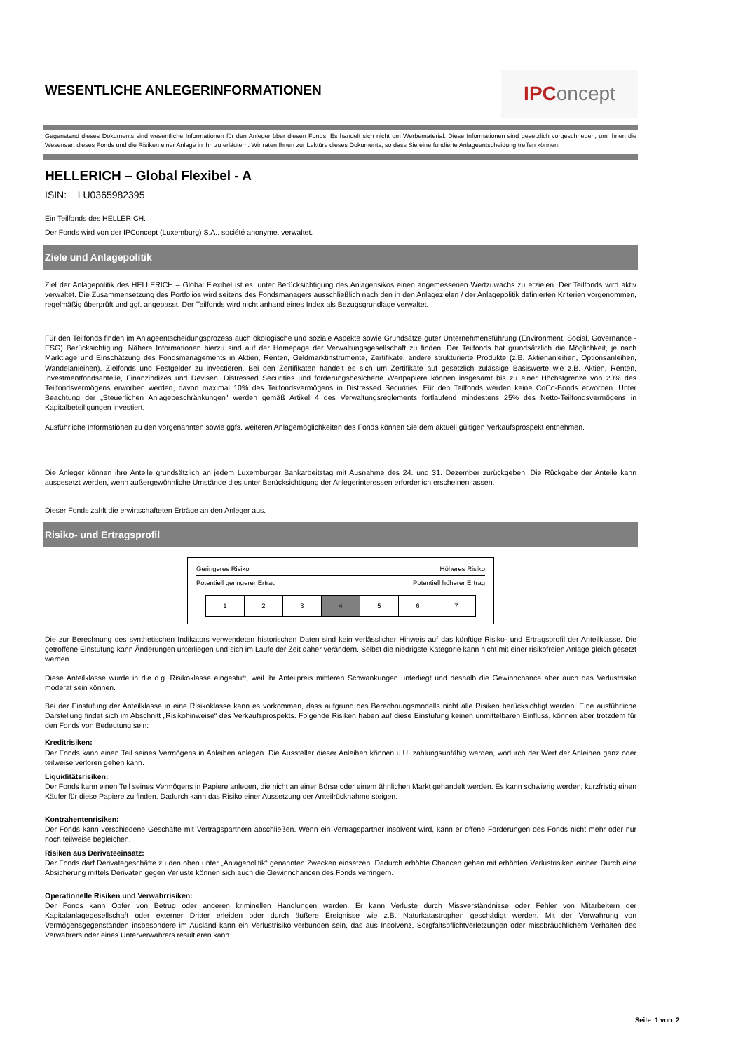WESENTLICHE ANLEGERINFORMATIONEN
IPC oncept
Gegenstand dieses Dokuments sind wesentliche Informationen für den Anleger über diesen Fonds. Es handelt sich nicht um Werbematerial. Diese Informationen sind gesetzlich vorgeschrieben, um Ihnen die Wesensart dieses Fonds und die Risiken einer Anlage in ihn zu erläutern. Wir raten Ihnen zur Lektüre dieses Dokuments, so dass Sie eine fundierte Anlageentscheidung treffen können.
HELLERICH – Global Flexibel - A
ISIN: LU0365982395
Ein Teilfonds des HELLERICH.
Der Fonds wird von der IPConcept (Luxemburg) S.A., société anonyme, verwaltet.
Ziele und Anlagepolitik
Ziel der Anlagepolitik des HELLERICH – Global Flexibel ist es, unter Berücksichtigung des Anlagerisikos einen angemessenen Wertzuwachs zu erzielen. Der Teilfonds wird aktiv verwaltet. Die Zusammensetzung des Portfolios wird seitens des Fondsmanagers ausschließlich nach den in den Anlagezielen / der Anlagepolitik definierten Kriterien vorgenommen, regelmäßig überprüft und ggf. angepasst. Der Teilfonds wird nicht anhand eines Index als Bezugsgrundlage verwaltet.
Für den Teilfonds finden im Anlageentscheidungsprozess auch ökologische und soziale Aspekte sowie Grundsätze guter Unternehmensführung (Environment, Social, Governance - ESG) Berücksichtigung. Nähere Informationen hierzu sind auf der Homepage der Verwaltungsgesellschaft zu finden. Der Teilfonds hat grundsätzlich die Möglichkeit, je nach Marktlage und Einschätzung des Fondsmanagements in Aktien, Renten, Geldmarktinstrumente, Zertifikate, andere strukturierte Produkte (z.B. Aktienanleihen, Optionsanleihen, Wandelanleihen), Zielfonds und Festgelder zu investieren. Bei den Zertifikaten handelt es sich um Zertifikate auf gesetzlich zulässige Basiswerte wie z.B. Aktien, Renten, Investmentfondsanteile, Finanzindizes und Devisen. Distressed Securities und forderungsbesicherte Wertpapiere können insgesamt bis zu einer Höchstgrenze von 20% des Teilfondsvermögens erworben werden, davon maximal 10% des Teilfondsvermögens in Distressed Securities. Für den Teilfonds werden keine CoCo-Bonds erworben. Unter Beachtung der „Steuerlichen Anlagebeschränkungen" werden gemäß Artikel 4 des Verwaltungsreglements fortlaufend mindestens 25% des Netto-Teilfondsvermögens in Kapitalbeteiligungen investiert.
Ausführliche Informationen zu den vorgenannten sowie ggfs. weiteren Anlagemöglichkeiten des Fonds können Sie dem aktuell gültigen Verkaufsprospekt entnehmen.
Die Anleger können ihre Anteile grundsätzlich an jedem Luxemburger Bankarbeitstag mit Ausnahme des 24. und 31. Dezember zurückgeben. Die Rückgabe der Anteile kann ausgesetzt werden, wenn außergewöhnliche Umstände dies unter Berücksichtigung der Anlegerinteressen erforderlich erscheinen lassen.
Dieser Fonds zahlt die erwirtschafteten Erträge an den Anleger aus.
Risiko- und Ertragsprofil
Geringeres Risiko Höheres Risiko
Potentiell geringerer Ertrag Potentiell höherer Ertrag
| 1 | 2 | 3 | 4 | 5 | 6 | 7 |
Die zur Berechnung des synthetischen Indikators verwendeten historischen Daten sind kein verlässlicher Hinweis auf das künftige Risiko- und Ertragsprofil der Anteilklasse. Die getroffene Einstufung kann Änderungen unterliegen und sich im Laufe der Zeit daher verändern. Selbst die niedrigste Kategorie kann nicht mit einer risikofreien Anlage gleich gesetzt werden.
Diese Anteilklasse wurde in die o.g. Risikoklasse eingestuft, weil ihr Anteilpreis mittleren Schwankungen unterliegt und deshalb die Gewinnchance aber auch das Verlustrisiko moderat sein können.
Bei der Einstufung der Anteilklasse in eine Risikoklasse kann es vorkommen, dass aufgrund des Berechnungsmodells nicht alle Risiken berücksichtigt werden. Eine ausführliche Darstellung findet sich im Abschnitt „Risikohinweise“ des Verkaufsprospekts. Folgende Risiken haben auf diese Einstufung keinen unmittelbaren Einfluss, können aber trotzdem für den Fonds von Bedeutung sein:
Kreditrisiken:
Der Fonds kann einen Teil seines Vermögens in Anleihen anlegen. Die Aussteller dieser Anleihen können u.U. zahlungsunfähig werden, wodurch der Wert der Anleihen ganz oder teilweise verloren gehen kann.
Liquiditätsrisiken:
Der Fonds kann einen Teil seines Vermögens in Papiere anlegen, die nicht an einer Börse oder einem ähnlichen Markt gehandelt werden. Es kann schwierig werden, kurzfristig einen Käufer für diese Papiere zu finden. Dadurch kann das Risiko einer Aussetzung der Anteilrücknahme steigen.
Kontrahentenrisiken:
Der Fonds kann verschiedene Geschäfte mit Vertragspartnern abschließen. Wenn ein Vertragspartner insolvent wird, kann er offene Forderungen des Fonds nicht mehr oder nur noch teilweise begleichen.
Risiken aus Derivateeinsatz:
Der Fonds darf Derivategeschäfte zu den oben unter „Anlagepolitik“ genannten Zwecken einsetzen. Dadurch erhöhte Chancen gehen mit erhöhten Verlustrisiken einher. Durch eine Absicherung mittels Derivaten gegen Verluste können sich auch die Gewinnchancen des Fonds verringern.
Operationelle Risiken und Verwahrrisiken:
Der Fonds kann Opfer von Betrug oder anderen kriminellen Handlungen werden. Er kann Verluste durch Missverständnisse oder Fehler von Mitarbeitern der Kapitalanlagegesellschaft oder externer Dritter erleiden oder durch äußere Ereignisse wie z.B. Naturkatastrophen geschädigt werden. Mit der Verwahrung von Vermögensgegenständen insbesondere im Ausland kann ein Verlustrisiko verbunden sein, das aus Insolvenz, Sorgfaltspflichtverletzungen oder missbräuchlichem Verhalten des Verwahrers oder eines Unterverwahrers resultieren kann.
Seite 1 von 2